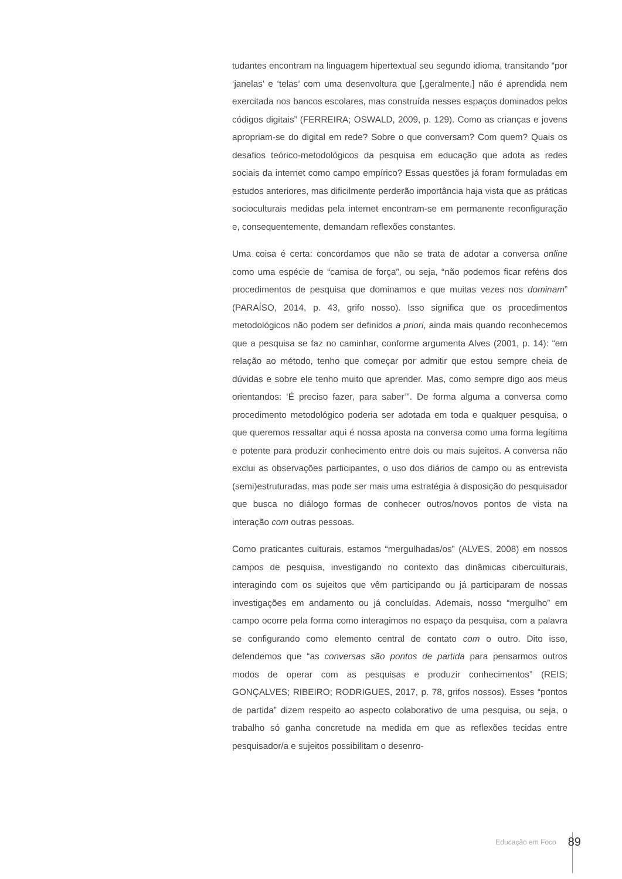tudantes encontram na linguagem hipertextual seu segundo idioma, transitando “por ‘janelas’ e ‘telas’ com uma desenvoltura que [,geralmente,] não é aprendida nem exercitada nos bancos escolares, mas construída nesses espaços dominados pelos códigos digitais” (FERREIRA; OSWALD, 2009, p. 129). Como as crianças e jovens apropriam-se do digital em rede? Sobre o que conversam? Com quem? Quais os desafios teórico-metodológicos da pesquisa em educação que adota as redes sociais da internet como campo empírico? Essas questões já foram formuladas em estudos anteriores, mas dificilmente perderão importância haja vista que as práticas socioculturais medidas pela internet encontram-se em permanente reconfiguração e, consequentemente, demandam reflexões constantes.
Uma coisa é certa: concordamos que não se trata de adotar a conversa online como uma espécie de “camisa de força”, ou seja, “não podemos ficar reféns dos procedimentos de pesquisa que dominamos e que muitas vezes nos dominam” (PARAÍSO, 2014, p. 43, grifo nosso). Isso significa que os procedimentos metodológicos não podem ser definidos a priori, ainda mais quando reconhecemos que a pesquisa se faz no caminhar, conforme argumenta Alves (2001, p. 14): “em relação ao método, tenho que começar por admitir que estou sempre cheia de dúvidas e sobre ele tenho muito que aprender. Mas, como sempre digo aos meus orientandos: ‘É preciso fazer, para saber’”. De forma alguma a conversa como procedimento metodológico poderia ser adotada em toda e qualquer pesquisa, o que queremos ressaltar aqui é nossa aposta na conversa como uma forma legítima e potente para produzir conhecimento entre dois ou mais sujeitos. A conversa não exclui as observações participantes, o uso dos diários de campo ou as entrevista (semi)estruturadas, mas pode ser mais uma estratégia à disposição do pesquisador que busca no diálogo formas de conhecer outros/novos pontos de vista na interação com outras pessoas.
Como praticantes culturais, estamos “mergulhadas/os” (ALVES, 2008) em nossos campos de pesquisa, investigando no contexto das dinâmicas ciberculturais, interagindo com os sujeitos que vêm participando ou já participaram de nossas investigações em andamento ou já concluídas. Ademais, nosso “mergulho” em campo ocorre pela forma como interagimos no espaço da pesquisa, com a palavra se configurando como elemento central de contato com o outro. Dito isso, defendemos que “as conversas são pontos de partida para pensarmos outros modos de operar com as pesquisas e produzir conhecimentos” (REIS; GONÇALVES; RIBEIRO; RODRIGUES, 2017, p. 78, grifos nossos). Esses “pontos de partida” dizem respeito ao aspecto colaborativo de uma pesquisa, ou seja, o trabalho só ganha concretude na medida em que as reflexões tecidas entre pesquisador/a e sujeitos possibilitam o desenro-
Educação em Foco 89